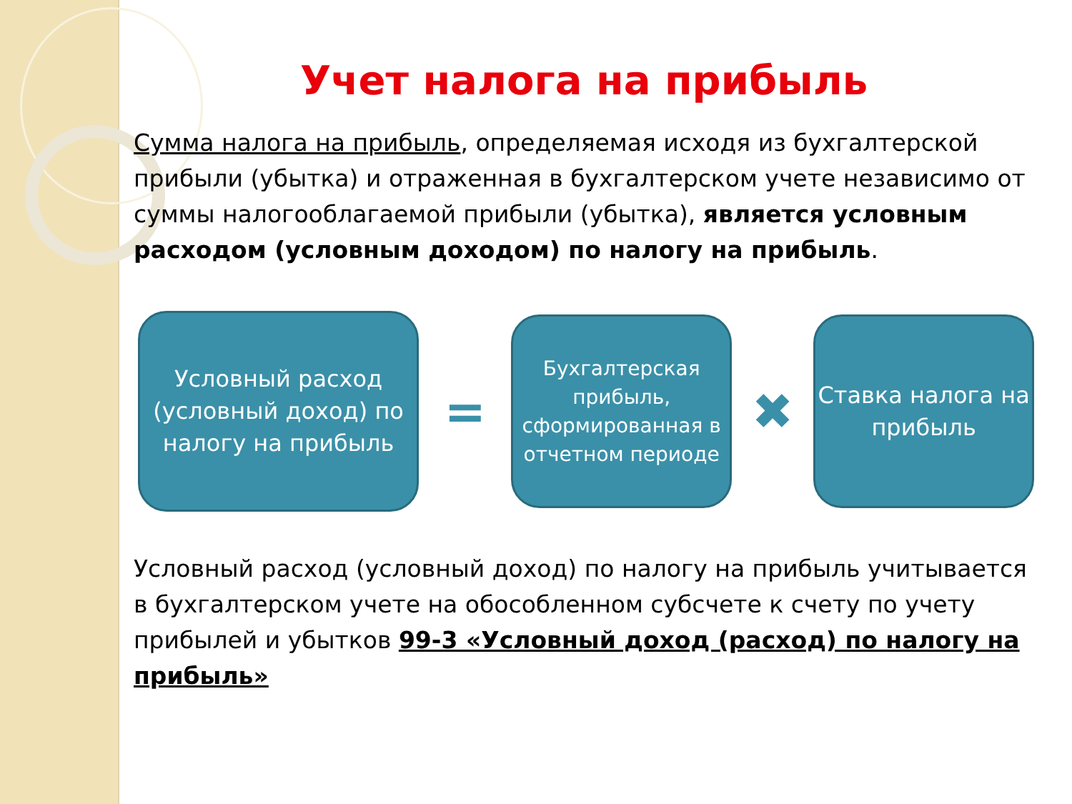Учет налога на прибыль
Сумма налога на прибыль, определяемая исходя из бухгалтерской прибыли (убытка) и отраженная в бухгалтерском учете независимо от суммы налогооблагаемой прибыли (убытка), является условным расходом (условным доходом) по налогу на прибыль.
Условный расход (условный доход) по налогу на прибыль
=
Бухгалтерская прибыль, сформированная в отчетном периоде
✖
Ставка налога на прибыль
Условный расход (условный доход) по налогу на прибыль учитывается в бухгалтерском учете на обособленном субсчете к счету по учету прибылей и убытков 99-3 «Условный доход (расход) по налогу на прибыль»